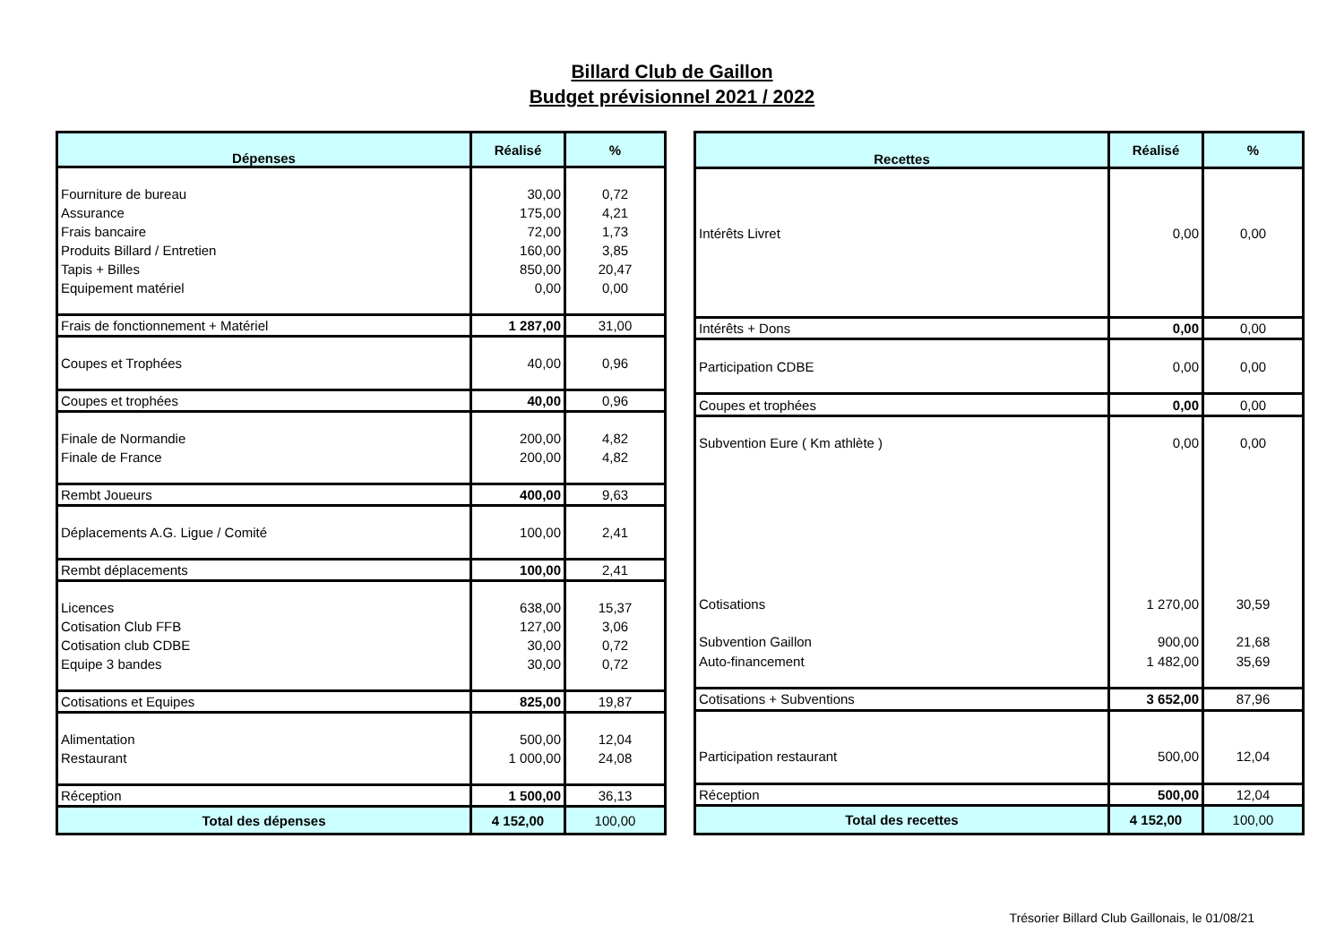Billard Club de Gaillon
Budget prévisionnel 2021 / 2022
| Dépenses | Réalisé | % |
| --- | --- | --- |
| Fourniture de bureau | 30,00 | 0,72 |
| Assurance | 175,00 | 4,21 |
| Frais bancaire | 72,00 | 1,73 |
| Produits Billard / Entretien | 160,00 | 3,85 |
| Tapis + Billes | 850,00 | 20,47 |
| Equipement matériel | 0,00 | 0,00 |
| Frais de fonctionnement + Matériel | 1 287,00 | 31,00 |
| Coupes et Trophées | 40,00 | 0,96 |
| Coupes et trophées | 40,00 | 0,96 |
| Finale de Normandie | 200,00 | 4,82 |
| Finale de France | 200,00 | 4,82 |
| Rembt Joueurs | 400,00 | 9,63 |
| Déplacements A.G. Ligue / Comité | 100,00 | 2,41 |
| Rembt déplacements | 100,00 | 2,41 |
| Licences | 638,00 | 15,37 |
| Cotisation Club FFB | 127,00 | 3,06 |
| Cotisation club CDBE | 30,00 | 0,72 |
| Equipe 3 bandes | 30,00 | 0,72 |
| Cotisations et Equipes | 825,00 | 19,87 |
| Alimentation | 500,00 | 12,04 |
| Restaurant | 1 000,00 | 24,08 |
| Réception | 1 500,00 | 36,13 |
| Total des dépenses | 4 152,00 | 100,00 |
| Recettes | Réalisé | % |
| --- | --- | --- |
| Intérêts Livret | 0,00 | 0,00 |
| Intérêts + Dons | 0,00 | 0,00 |
| Participation CDBE | 0,00 | 0,00 |
| Coupes et trophées | 0,00 | 0,00 |
| Subvention Eure ( Km athlète ) | 0,00 | 0,00 |
| Cotisations | 1 270,00 | 30,59 |
| Subvention Gaillon | 900,00 | 21,68 |
| Auto-financement | 1 482,00 | 35,69 |
| Cotisations + Subventions | 3 652,00 | 87,96 |
| Participation restaurant | 500,00 | 12,04 |
| Réception | 500,00 | 12,04 |
| Total des recettes | 4 152,00 | 100,00 |
Trésorier Billard Club Gaillonais, le 01/08/21